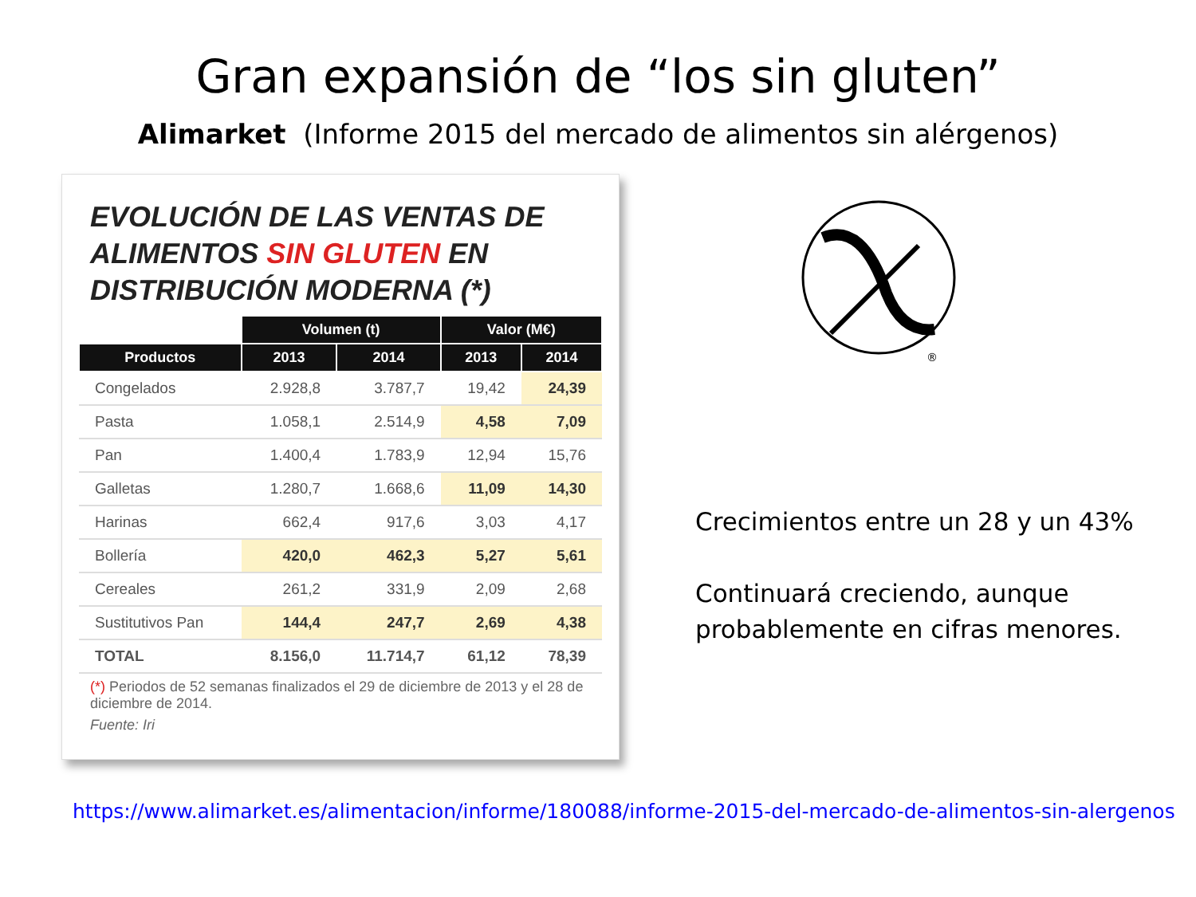Gran expansión de “los sin gluten”
Alimarket (Informe 2015 del mercado de alimentos sin alérgenos)
EVOLUCIÓN DE LAS VENTAS DE
ALIMENTOS SIN GLUTEN EN
DISTRIBUCIÓN MODERNA (*)
| | Volumen (t) | | Valor (M€) | |
| --- | --- | --- | --- | --- |
| Productos | 2013 | 2014 | 2013 | 2014 |
| Congelados | 2.928,8 | 3.787,7 | 19,42 | 24,39 |
| Pasta | 1.058,1 | 2.514,9 | 4,58 | 7,09 |
| Pan | 1.400,4 | 1.783,9 | 12,94 | 15,76 |
| Galletas | 1.280,7 | 1.668,6 | 11,09 | 14,30 |
| Harinas | 662,4 | 917,6 | 3,03 | 4,17 |
| Bollería | 420,0 | 462,3 | 5,27 | 5,61 |
| Cereales | 261,2 | 331,9 | 2,09 | 2,68 |
| Sustitutivos Pan | 144,4 | 247,7 | 2,69 | 4,38 |
| TOTAL | 8.156,0 | 11.714,7 | 61,12 | 78,39 |
(*) Periodos de 52 semanas finalizados el 29 de diciembre de 2013 y el 28 de diciembre de 2014.
Fuente: Iri
®
Crecimientos entre un 28 y un 43%
Continuará creciendo, aunque probablemente en cifras menores.
https://www.alimarket.es/alimentacion/informe/180088/informe-2015-del-mercado-de-alimentos-sin-alergenos